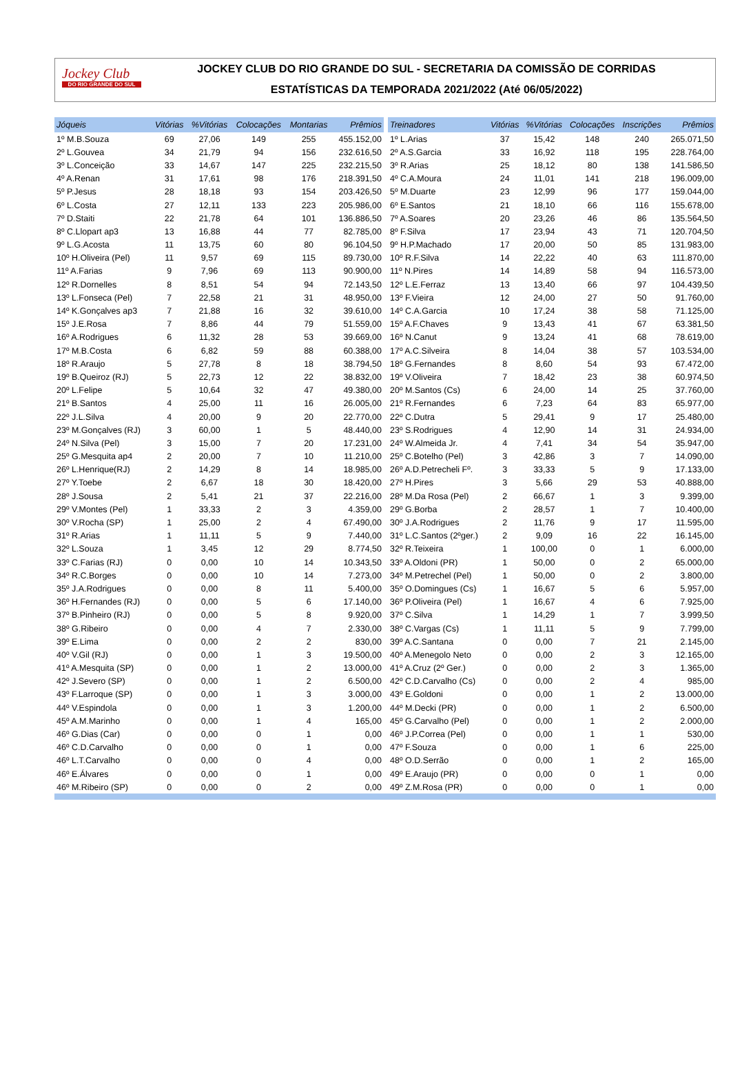Jockey Club
DO RIO GRANDE DO SUL
JOCKEY CLUB DO RIO GRANDE DO SUL - SECRETARIA DA COMISSÃO DE CORRIDAS
ESTATÍSTICAS DA TEMPORADA 2021/2022 (Até 06/05/2022)
| Jóqueis | Vitórias | %Vitórias | Colocações | Montarias | Prêmios |
| --- | --- | --- | --- | --- | --- |
| 1º M.B.Souza | 69 | 27,06 | 149 | 255 | 455.152,00 |
| 2º L.Gouvea | 34 | 21,79 | 94 | 156 | 232.616,50 |
| 3º L.Conceição | 33 | 14,67 | 147 | 225 | 232.215,50 |
| 4º A.Renan | 31 | 17,61 | 98 | 176 | 218.391,50 |
| 5º P.Jesus | 28 | 18,18 | 93 | 154 | 203.426,50 |
| 6º L.Costa | 27 | 12,11 | 133 | 223 | 205.986,00 |
| 7º D.Staiti | 22 | 21,78 | 64 | 101 | 136.886,50 |
| 8º C.Llopart ap3 | 13 | 16,88 | 44 | 77 | 82.785,00 |
| 9º L.G.Acosta | 11 | 13,75 | 60 | 80 | 96.104,50 |
| 10º H.Oliveira (Pel) | 11 | 9,57 | 69 | 115 | 89.730,00 |
| 11º A.Farias | 9 | 7,96 | 69 | 113 | 90.900,00 |
| 12º R.Dornelles | 8 | 8,51 | 54 | 94 | 72.143,50 |
| 13º L.Fonseca (Pel) | 7 | 22,58 | 21 | 31 | 48.950,00 |
| 14º K.Gonçalves ap3 | 7 | 21,88 | 16 | 32 | 39.610,00 |
| 15º J.E.Rosa | 7 | 8,86 | 44 | 79 | 51.559,00 |
| 16º A.Rodrigues | 6 | 11,32 | 28 | 53 | 39.669,00 |
| 17º M.B.Costa | 6 | 6,82 | 59 | 88 | 60.388,00 |
| 18º R.Araujo | 5 | 27,78 | 8 | 18 | 38.794,50 |
| 19º B.Queiroz (RJ) | 5 | 22,73 | 12 | 22 | 38.832,00 |
| 20º L.Felipe | 5 | 10,64 | 32 | 47 | 49.380,00 |
| 21º B.Santos | 4 | 25,00 | 11 | 16 | 26.005,00 |
| 22º J.L.Silva | 4 | 20,00 | 9 | 20 | 22.770,00 |
| 23º M.Gonçalves (RJ) | 3 | 60,00 | 1 | 5 | 48.440,00 |
| 24º N.Silva (Pel) | 3 | 15,00 | 7 | 20 | 17.231,00 |
| 25º G.Mesquita ap4 | 2 | 20,00 | 7 | 10 | 11.210,00 |
| 26º L.Henrique(RJ) | 2 | 14,29 | 8 | 14 | 18.985,00 |
| 27º Y.Toebe | 2 | 6,67 | 18 | 30 | 18.420,00 |
| 28º J.Sousa | 2 | 5,41 | 21 | 37 | 22.216,00 |
| 29º V.Montes (Pel) | 1 | 33,33 | 2 | 3 | 4.359,00 |
| 30º V.Rocha (SP) | 1 | 25,00 | 2 | 4 | 67.490,00 |
| 31º R.Arias | 1 | 11,11 | 5 | 9 | 7.440,00 |
| 32º L.Souza | 1 | 3,45 | 12 | 29 | 8.774,50 |
| 33º C.Farias (RJ) | 0 | 0,00 | 10 | 14 | 10.343,50 |
| 34º R.C.Borges | 0 | 0,00 | 10 | 14 | 7.273,00 |
| 35º J.A.Rodrigues | 0 | 0,00 | 8 | 11 | 5.400,00 |
| 36º H.Fernandes (RJ) | 0 | 0,00 | 5 | 6 | 17.140,00 |
| 37º B.Pinheiro (RJ) | 0 | 0,00 | 5 | 8 | 9.920,00 |
| 38º G.Ribeiro | 0 | 0,00 | 4 | 7 | 2.330,00 |
| 39º E.Lima | 0 | 0,00 | 2 | 2 | 830,00 |
| 40º V.Gil (RJ) | 0 | 0,00 | 1 | 3 | 19.500,00 |
| 41º A.Mesquita (SP) | 0 | 0,00 | 1 | 2 | 13.000,00 |
| 42º J.Severo (SP) | 0 | 0,00 | 1 | 2 | 6.500,00 |
| 43º F.Larroque (SP) | 0 | 0,00 | 1 | 3 | 3.000,00 |
| 44º V.Espindola | 0 | 0,00 | 1 | 3 | 1.200,00 |
| 45º A.M.Marinho | 0 | 0,00 | 1 | 4 | 165,00 |
| 46º G.Dias (Car) | 0 | 0,00 | 0 | 1 | 0,00 |
| 46º C.D.Carvalho | 0 | 0,00 | 0 | 1 | 0,00 |
| 46º L.T.Carvalho | 0 | 0,00 | 0 | 4 | 0,00 |
| 46º E.Álvares | 0 | 0,00 | 0 | 1 | 0,00 |
| 46º M.Ribeiro (SP) | 0 | 0,00 | 0 | 2 | 0,00 |
| Treinadores | Vitórias | %Vitórias | Colocações | Inscrições | Prêmios |
| --- | --- | --- | --- | --- | --- |
| 1º L.Arias | 37 | 15,42 | 148 | 240 | 265.071,50 |
| 2º A.S.Garcia | 33 | 16,92 | 118 | 195 | 228.764,00 |
| 3º R.Arias | 25 | 18,12 | 80 | 138 | 141.586,50 |
| 4º C.A.Moura | 24 | 11,01 | 141 | 218 | 196.009,00 |
| 5º M.Duarte | 23 | 12,99 | 96 | 177 | 159.044,00 |
| 6º E.Santos | 21 | 18,10 | 66 | 116 | 155.678,00 |
| 7º A.Soares | 20 | 23,26 | 46 | 86 | 135.564,50 |
| 8º F.Silva | 17 | 23,94 | 43 | 71 | 120.704,50 |
| 9º H.P.Machado | 17 | 20,00 | 50 | 85 | 131.983,00 |
| 10º R.F.Silva | 14 | 22,22 | 40 | 63 | 111.870,00 |
| 11º N.Pires | 14 | 14,89 | 58 | 94 | 116.573,00 |
| 12º L.E.Ferraz | 13 | 13,40 | 66 | 97 | 104.439,50 |
| 13º F.Vieira | 12 | 24,00 | 27 | 50 | 91.760,00 |
| 14º C.A.Garcia | 10 | 17,24 | 38 | 58 | 71.125,00 |
| 15º A.F.Chaves | 9 | 13,43 | 41 | 67 | 63.381,50 |
| 16º N.Canut | 9 | 13,24 | 41 | 68 | 78.619,00 |
| 17º A.C.Silveira | 8 | 14,04 | 38 | 57 | 103.534,00 |
| 18º G.Fernandes | 8 | 8,60 | 54 | 93 | 67.472,00 |
| 19º V.Oliveira | 7 | 18,42 | 23 | 38 | 60.974,50 |
| 20º M.Santos (Cs) | 6 | 24,00 | 14 | 25 | 37.760,00 |
| 21º R.Fernandes | 6 | 7,23 | 64 | 83 | 65.977,00 |
| 22º C.Dutra | 5 | 29,41 | 9 | 17 | 25.480,00 |
| 23º S.Rodrigues | 4 | 12,90 | 14 | 31 | 24.934,00 |
| 24º W.Almeida Jr. | 4 | 7,41 | 34 | 54 | 35.947,00 |
| 25º C.Botelho (Pel) | 3 | 42,86 | 3 | 7 | 14.090,00 |
| 26º A.D.Petrecheli Fº. | 3 | 33,33 | 5 | 9 | 17.133,00 |
| 27º H.Pires | 3 | 5,66 | 29 | 53 | 40.888,00 |
| 28º M.Da Rosa (Pel) | 2 | 66,67 | 1 | 3 | 9.399,00 |
| 29º G.Borba | 2 | 28,57 | 1 | 7 | 10.400,00 |
| 30º J.A.Rodrigues | 2 | 11,76 | 9 | 17 | 11.595,00 |
| 31º L.C.Santos (2ºger.) | 2 | 9,09 | 16 | 22 | 16.145,00 |
| 32º R.Teixeira | 1 | 100,00 | 0 | 1 | 6.000,00 |
| 33º A.Oldoni (PR) | 1 | 50,00 | 0 | 2 | 65.000,00 |
| 34º M.Petrechel (Pel) | 1 | 50,00 | 0 | 2 | 3.800,00 |
| 35º O.Domingues (Cs) | 1 | 16,67 | 5 | 6 | 5.957,00 |
| 36º P.Oliveira (Pel) | 1 | 16,67 | 4 | 6 | 7.925,00 |
| 37º C.Silva | 1 | 14,29 | 1 | 7 | 3.999,50 |
| 38º C.Vargas (Cs) | 1 | 11,11 | 5 | 9 | 7.799,00 |
| 39º A.C.Santana | 0 | 0,00 | 7 | 21 | 2.145,00 |
| 40º A.Menegolo Neto | 0 | 0,00 | 2 | 3 | 12.165,00 |
| 41º A.Cruz (2º Ger.) | 0 | 0,00 | 2 | 3 | 1.365,00 |
| 42º C.D.Carvalho (Cs) | 0 | 0,00 | 2 | 4 | 985,00 |
| 43º E.Goldoni | 0 | 0,00 | 1 | 2 | 13.000,00 |
| 44º M.Decki (PR) | 0 | 0,00 | 1 | 2 | 6.500,00 |
| 45º G.Carvalho (Pel) | 0 | 0,00 | 1 | 2 | 2.000,00 |
| 46º J.P.Correa (Pel) | 0 | 0,00 | 1 | 1 | 530,00 |
| 47º F.Souza | 0 | 0,00 | 1 | 6 | 225,00 |
| 48º O.D.Serrão | 0 | 0,00 | 1 | 2 | 165,00 |
| 49º E.Araujo (PR) | 0 | 0,00 | 0 | 1 | 0,00 |
| 49º Z.M.Rosa (PR) | 0 | 0,00 | 0 | 1 | 0,00 |